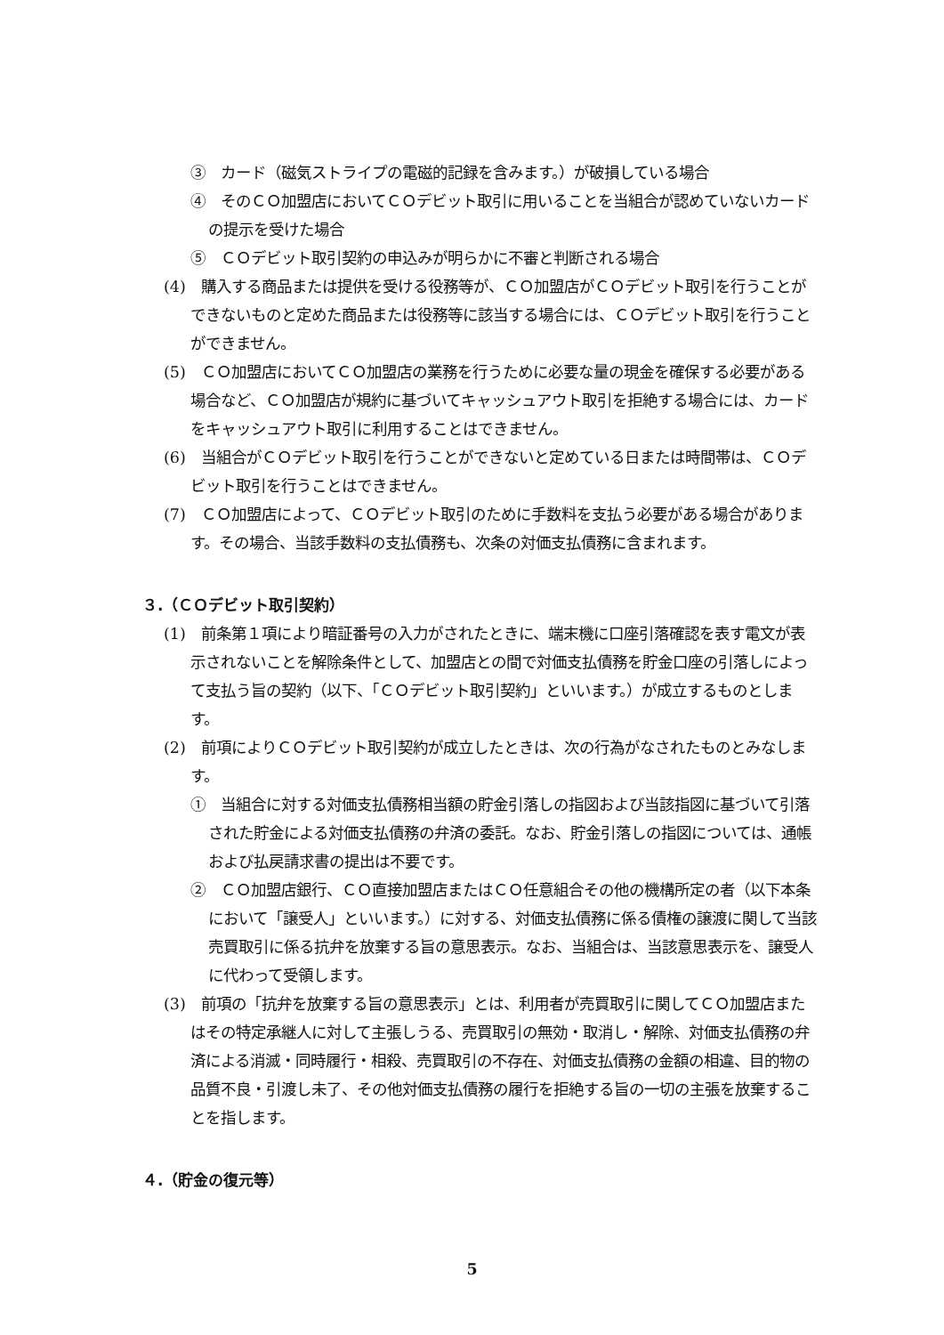③　カード（磁気ストライプの電磁的記録を含みます。）が破損している場合
④　そのＣＯ加盟店においてＣＯデビット取引に用いることを当組合が認めていないカードの提示を受けた場合
⑤　ＣＯデビット取引契約の申込みが明らかに不審と判断される場合
(4)　購入する商品または提供を受ける役務等が、ＣＯ加盟店がＣＯデビット取引を行うことができないものと定めた商品または役務等に該当する場合には、ＣＯデビット取引を行うことができません。
(5)　ＣＯ加盟店においてＣＯ加盟店の業務を行うために必要な量の現金を確保する必要がある場合など、ＣＯ加盟店が規約に基づいてキャッシュアウト取引を拒絶する場合には、カードをキャッシュアウト取引に利用することはできません。
(6)　当組合がＣＯデビット取引を行うことができないと定めている日または時間帯は、ＣＯデビット取引を行うことはできません。
(7)　ＣＯ加盟店によって、ＣＯデビット取引のために手数料を支払う必要がある場合があります。その場合、当該手数料の支払債務も、次条の対価支払債務に含まれます。
３.（ＣＯデビット取引契約）
(1)　前条第１項により暗証番号の入力がされたときに、端末機に口座引落確認を表す電文が表示されないことを解除条件として、加盟店との間で対価支払債務を貯金口座の引落しによって支払う旨の契約（以下、「ＣＯデビット取引契約」といいます。）が成立するものとします。
(2)　前項によりＣＯデビット取引契約が成立したときは、次の行為がなされたものとみなします。
①　当組合に対する対価支払債務相当額の貯金引落しの指図および当該指図に基づいて引落された貯金による対価支払債務の弁済の委託。なお、貯金引落しの指図については、通帳および払戻請求書の提出は不要です。
②　ＣＯ加盟店銀行、ＣＯ直接加盟店またはＣＯ任意組合その他の機構所定の者（以下本条において「譲受人」といいます。）に対する、対価支払債務に係る債権の譲渡に関して当該売買取引に係る抗弁を放棄する旨の意思表示。なお、当組合は、当該意思表示を、譲受人に代わって受領します。
(3)　前項の「抗弁を放棄する旨の意思表示」とは、利用者が売買取引に関してＣＯ加盟店またはその特定承継人に対して主張しうる、売買取引の無効・取消し・解除、対価支払債務の弁済による消滅・同時履行・相殺、売買取引の不存在、対価支払債務の金額の相違、目的物の品質不良・引渡し未了、その他対価支払債務の履行を拒絶する旨の一切の主張を放棄することを指します。
４.（貯金の復元等）
5